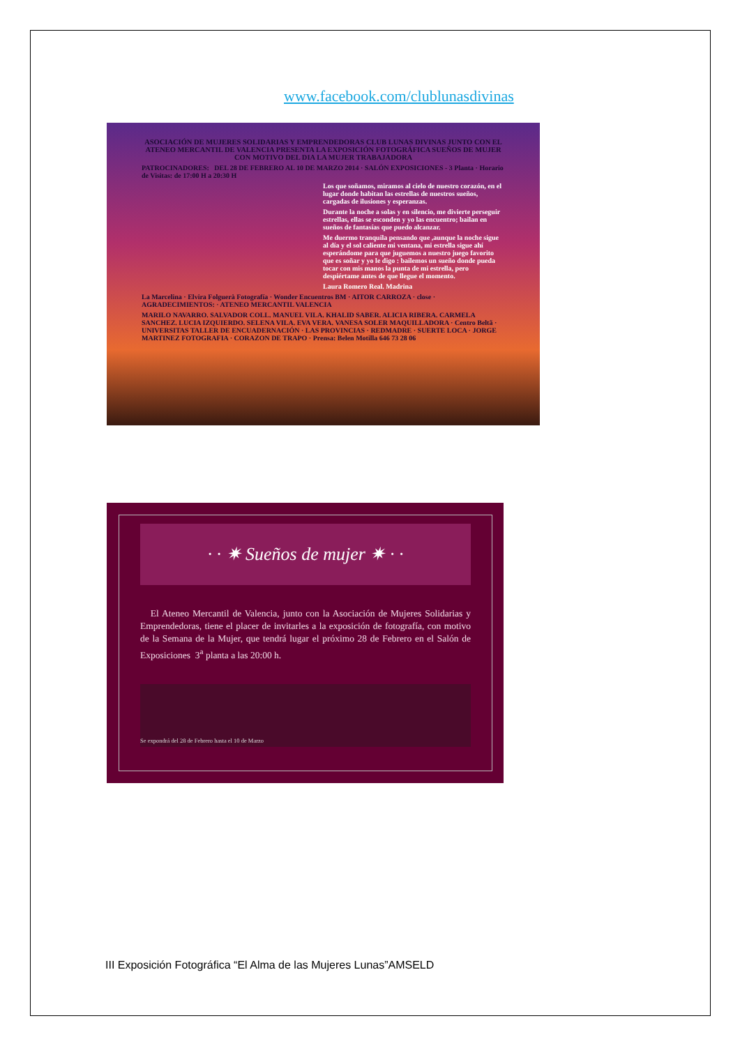www.facebook.com/clublunasdivinas
ASOCIACIÓN DE MUJERES SOLIDARIAS Y EMPRENDEDORAS CLUB LUNAS DIVINAS JUNTO CON EL ATENEO MERCANTIL DE VALENCIA PRESENTA LA EXPOSICIÓN FOTOGRÁFICA SUEÑOS DE MUJER CON MOTIVO DEL DIA LA MUJER TRABAJADORA
PATROCINADORES: DEL 28 DE FEBRERO AL 10 DE MARZO 2014 · SALÓN EXPOSICIONES - 3 Planta · Horario de Visitas: de 17:00 H a 20:30 H
Los que soñamos, miramos al cielo de nuestro corazón, en el lugar donde habitan las estrellas de nuestros sueños, cargadas de ilusiones y esperanzas.
Durante la noche a solas y en silencio, me divierte perseguir estrellas, ellas se esconden y yo las encuentro; bailan en sueños de fantasías que puedo alcanzar.
Me duermo tranquila pensando que ,aunque la noche sigue al día y el sol caliente mi ventana, mi estrella sigue ahí esperándome para que juguemos a nuestro juego favorito que es soñar y yo le digo : bailemos un sueño donde pueda tocar con mis manos la punta de mi estrella, pero despiértame antes de que llegue el momento.
Laura Romero Real. Madrina
La Marcelina · Elvira Folguerà Fotografía · Wonder Encuentros BM · AITOR CARROZA · close · AGRADECIMIENTOS: · ATENEO MERCANTIL VALENCIA
MARILO NAVARRO. SALVADOR COLL. MANUEL VILA. KHALID SABER. ALICIA RIBERA. CARMELA SANCHEZ. LUCIA IZQUIERDO. SELENA VILA. EVA VERA. VANESA SOLER MAQUILLADORA · Centro Beltã · UNIVERSITAS TALLER DE ENCUADERNACIÓN · LAS PROVINCIAS · REDMADRE · SUERTE LOCA · JORGE MARTINEZ FOTOGRAFIA · CORAZON DE TRAPO · Prensa: Belen Motilla 646 73 28 06
· · ✷ Sueños de mujer ✷ · ·
El Ateneo Mercantil de Valencia, junto con la Asociación de Mujeres Solidarias y Emprendedoras, tiene el placer de invitarles a la exposición de fotografía, con motivo de la Semana de la Mujer, que tendrá lugar el próximo 28 de Febrero en el Salón de Exposiciones 3<sup>a</sup> planta a las 20:00 h.
Se expondrá del 28 de Febrero hasta el 10 de Marzo
III Exposición Fotográfica “El Alma de las Mujeres Lunas”AMSELD